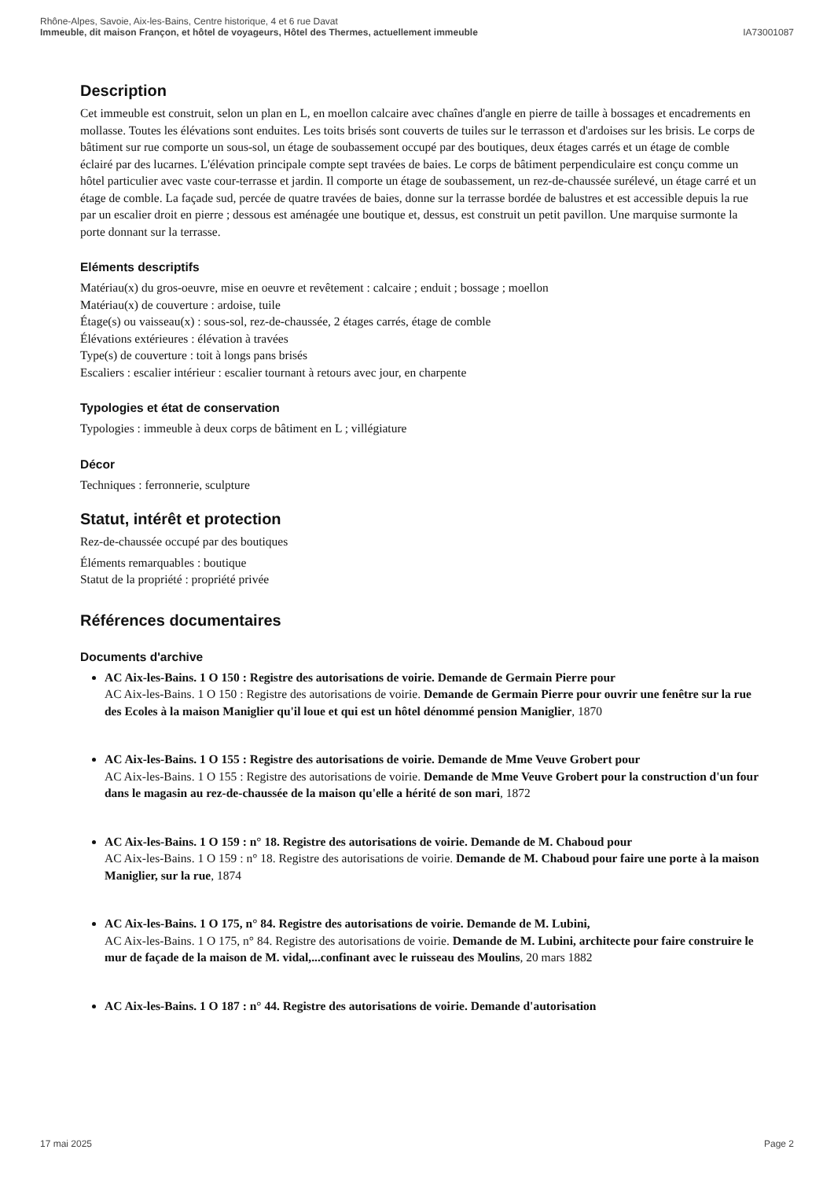Rhône-Alpes, Savoie, Aix-les-Bains, Centre historique, 4 et 6 rue Davat
Immeuble, dit maison Françon, et hôtel de voyageurs, Hôtel des Thermes, actuellement immeuble IA73001087
Description
Cet immeuble est construit, selon un plan en L, en moellon calcaire avec chaînes d'angle en pierre de taille à bossages et encadrements en mollasse. Toutes les élévations sont enduites. Les toits brisés sont couverts de tuiles sur le terrasson et d'ardoises sur les brisis. Le corps de bâtiment sur rue comporte un sous-sol, un étage de soubassement occupé par des boutiques, deux étages carrés et un étage de comble éclairé par des lucarnes. L'élévation principale compte sept travées de baies. Le corps de bâtiment perpendiculaire est conçu comme un hôtel particulier avec vaste cour-terrasse et jardin. Il comporte un étage de soubassement, un rez-de-chaussée surélevé, un étage carré et un étage de comble. La façade sud, percée de quatre travées de baies, donne sur la terrasse bordée de balustres et est accessible depuis la rue par un escalier droit en pierre ; dessous est aménagée une boutique et, dessus, est construit un petit pavillon. Une marquise surmonte la porte donnant sur la terrasse.
Eléments descriptifs
Matériau(x) du gros-oeuvre, mise en oeuvre et revêtement : calcaire ; enduit ; bossage ; moellon
Matériau(x) de couverture : ardoise, tuile
Étage(s) ou vaisseau(x) : sous-sol, rez-de-chaussée, 2 étages carrés, étage de comble
Élévations extérieures : élévation à travées
Type(s) de couverture : toit à longs pans brisés
Escaliers : escalier intérieur : escalier tournant à retours avec jour, en charpente
Typologies et état de conservation
Typologies : immeuble à deux corps de bâtiment en L ; villégiature
Décor
Techniques : ferronnerie, sculpture
Statut, intérêt et protection
Rez-de-chaussée occupé par des boutiques
Éléments remarquables : boutique
Statut de la propriété : propriété privée
Références documentaires
Documents d'archive
AC Aix-les-Bains. 1 O 150 : Registre des autorisations de voirie. Demande de Germain Pierre pour
AC Aix-les-Bains. 1 O 150 : Registre des autorisations de voirie. Demande de Germain Pierre pour ouvrir une fenêtre sur la rue des Ecoles à la maison Maniglier qu'il loue et qui est un hôtel dénommé pension Maniglier, 1870
AC Aix-les-Bains. 1 O 155 : Registre des autorisations de voirie. Demande de Mme Veuve Grobert pour
AC Aix-les-Bains. 1 O 155 : Registre des autorisations de voirie. Demande de Mme Veuve Grobert pour la construction d'un four dans le magasin au rez-de-chaussée de la maison qu'elle a hérité de son mari, 1872
AC Aix-les-Bains. 1 O 159 : n° 18. Registre des autorisations de voirie. Demande de M. Chaboud pour
AC Aix-les-Bains. 1 O 159 : n° 18. Registre des autorisations de voirie. Demande de M. Chaboud pour faire une porte à la maison Maniglier, sur la rue, 1874
AC Aix-les-Bains. 1 O 175, n° 84. Registre des autorisations de voirie. Demande de M. Lubini,
AC Aix-les-Bains. 1 O 175, n° 84. Registre des autorisations de voirie. Demande de M. Lubini, architecte pour faire construire le mur de façade de la maison de M. vidal,...confinant avec le ruisseau des Moulins, 20 mars 1882
AC Aix-les-Bains. 1 O 187 : n° 44. Registre des autorisations de voirie. Demande d'autorisation
17 mai 2025 Page 2